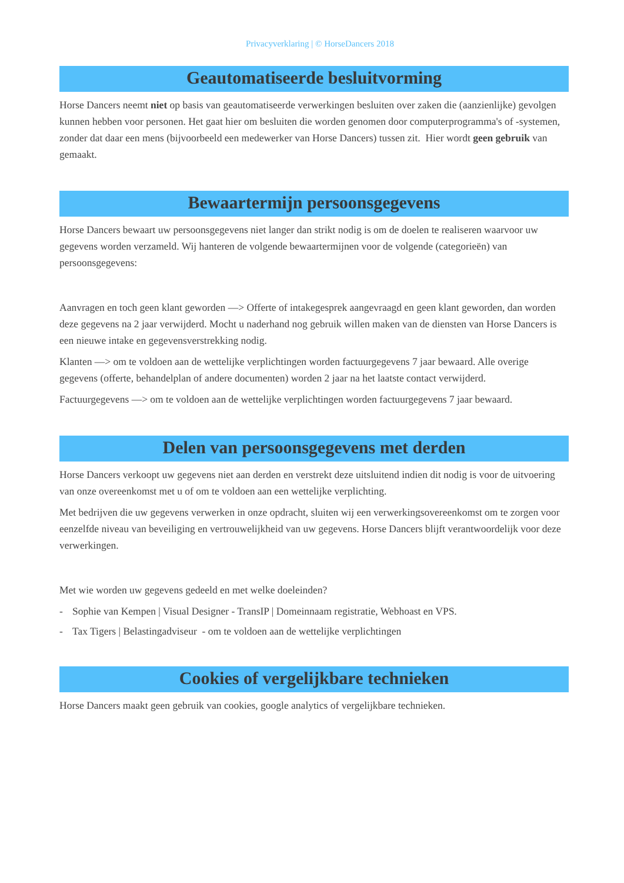Privacyverklaring | © HorseDancers 2018
Geautomatiseerde besluitvorming
Horse Dancers neemt niet op basis van geautomatiseerde verwerkingen besluiten over zaken die (aanzienlijke) gevolgen kunnen hebben voor personen. Het gaat hier om besluiten die worden genomen door computerprogramma's of -systemen, zonder dat daar een mens (bijvoorbeeld een medewerker van Horse Dancers) tussen zit. Hier wordt geen gebruik van gemaakt.
Bewaartermijn persoonsgegevens
Horse Dancers bewaart uw persoonsgegevens niet langer dan strikt nodig is om de doelen te realiseren waarvoor uw gegevens worden verzameld. Wij hanteren de volgende bewaartermijnen voor de volgende (categorieën) van persoonsgegevens:
Aanvragen en toch geen klant geworden —> Offerte of intakegesprek aangevraagd en geen klant geworden, dan worden deze gegevens na 2 jaar verwijderd. Mocht u naderhand nog gebruik willen maken van de diensten van Horse Dancers is een nieuwe intake en gegevensverstrekking nodig.
Klanten —> om te voldoen aan de wettelijke verplichtingen worden factuurgegevens 7 jaar bewaard. Alle overige gegevens (offerte, behandelplan of andere documenten) worden 2 jaar na het laatste contact verwijderd.
Factuurgegevens —> om te voldoen aan de wettelijke verplichtingen worden factuurgegevens 7 jaar bewaard.
Delen van persoonsgegevens met derden
Horse Dancers verkoopt uw gegevens niet aan derden en verstrekt deze uitsluitend indien dit nodig is voor de uitvoering van onze overeenkomst met u of om te voldoen aan een wettelijke verplichting.
Met bedrijven die uw gegevens verwerken in onze opdracht, sluiten wij een verwerkingsovereenkomst om te zorgen voor eenzelfde niveau van beveiliging en vertrouwelijkheid van uw gegevens. Horse Dancers blijft verantwoordelijk voor deze verwerkingen.
Met wie worden uw gegevens gedeeld en met welke doeleinden?
- Sophie van Kempen | Visual Designer - TransIP | Domeinnaam registratie, Webhoast en VPS.
- Tax Tigers | Belastingadviseur - om te voldoen aan de wettelijke verplichtingen
Cookies of vergelijkbare technieken
Horse Dancers maakt geen gebruik van cookies, google analytics of vergelijkbare technieken.